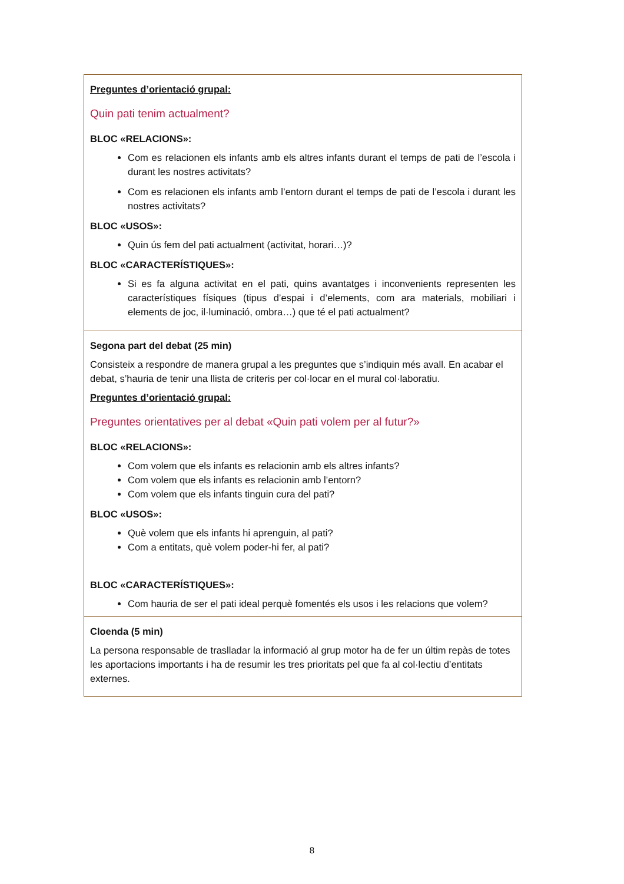| Preguntes d’orientació grupal: Quin pati tenim actualment? BLOC «RELACIONS»: Com es relacionen els infants amb els altres infants durant el temps de pati de l’escola i durant les nostres activitats? Com es relacionen els infants amb l’entorn durant el temps de pati de l’escola i durant les nostres activitats? BLOC «USOS»: Quin ús fem del pati actualment (activitat, horari…)? BLOC «CARACTERÍSTIQUES»: Si es fa alguna activitat en el pati, quins avantatges i inconvenients representen les característiques físiques (tipus d’espai i d’elements, com ara materials, mobiliari i elements de joc, il·luminació, ombra…) que té el pati actualment? |
| Segona part del debat (25 min) Consisteix a respondre de manera grupal a les preguntes que s’indiquin més avall. En acabar el debat, s’hauria de tenir una llista de criteris per col·locar en el mural col·laboratiu. Preguntes d’orientació grupal: Preguntes orientatives per al debat «Quin pati volem per al futur?» BLOC «RELACIONS»: Com volem que els infants es relacionin amb els altres infants? Com volem que els infants es relacionin amb l’entorn? Com volem que els infants tinguin cura del pati? BLOC «USOS»: Què volem que els infants hi aprenguin, al pati? Com a entitats, què volem poder-hi fer, al pati? BLOC «CARACTERÍSTIQUES»: Com hauria de ser el pati ideal perquè fomentés els usos i les relacions que volem? |
| Cloenda (5 min) La persona responsable de traslladar la informació al grup motor ha de fer un últim repàs de totes les aportacions importants i ha de resumir les tres prioritats pel que fa al col·lectiu d’entitats externes. |
8